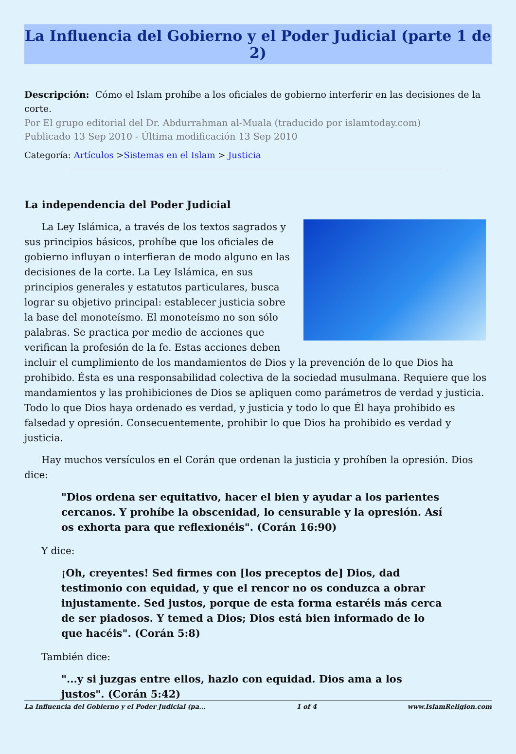La Influencia del Gobierno y el Poder Judicial (parte 1 de 2)
Descripción: Cómo el Islam prohíbe a los oficiales de gobierno interferir en las decisiones de la corte.
Por El grupo editorial del Dr. Abdurrahman al-Muala (traducido por islamtoday.com)
Publicado 13 Sep 2010 - Última modificación 13 Sep 2010
Categoría: Artículos >Sistemas en el Islam > Justicia
La independencia del Poder Judicial
La Ley Islámica, a través de los textos sagrados y sus principios básicos, prohíbe que los oficiales de gobierno influyan o interfieran de modo alguno en las decisiones de la corte. La Ley Islámica, en sus principios generales y estatutos particulares, busca lograr su objetivo principal: establecer justicia sobre la base del monoteísmo. El monoteísmo no son sólo palabras. Se practica por medio de acciones que verifican la profesión de la fe. Estas acciones deben incluir el cumplimiento de los mandamientos de Dios y la prevención de lo que Dios ha prohibido. Ésta es una responsabilidad colectiva de la sociedad musulmana. Requiere que los mandamientos y las prohibiciones de Dios se apliquen como parámetros de verdad y justicia. Todo lo que Dios haya ordenado es verdad, y justicia y todo lo que Él haya prohibido es falsedad y opresión. Consecuentemente, prohibir lo que Dios ha prohibido es verdad y justicia.
Hay muchos versículos en el Corán que ordenan la justicia y prohíben la opresión. Dios dice:
"Dios ordena ser equitativo, hacer el bien y ayudar a los parientes cercanos. Y prohíbe la obscenidad, lo censurable y la opresión. Así os exhorta para que reflexionéis". (Corán 16:90)
Y dice:
¡Oh, creyentes! Sed firmes con [los preceptos de] Dios, dad testimonio con equidad, y que el rencor no os conduzca a obrar injustamente. Sed justos, porque de esta forma estaréis más cerca de ser piadosos. Y temed a Dios; Dios está bien informado de lo que hacéis". (Corán 5:8)
También dice:
"...y si juzgas entre ellos, hazlo con equidad. Dios ama a los justos". (Corán 5:42)
La Influencia del Gobierno y el Poder Judicial (pa... 1 of 4 www.IslamReligion.com